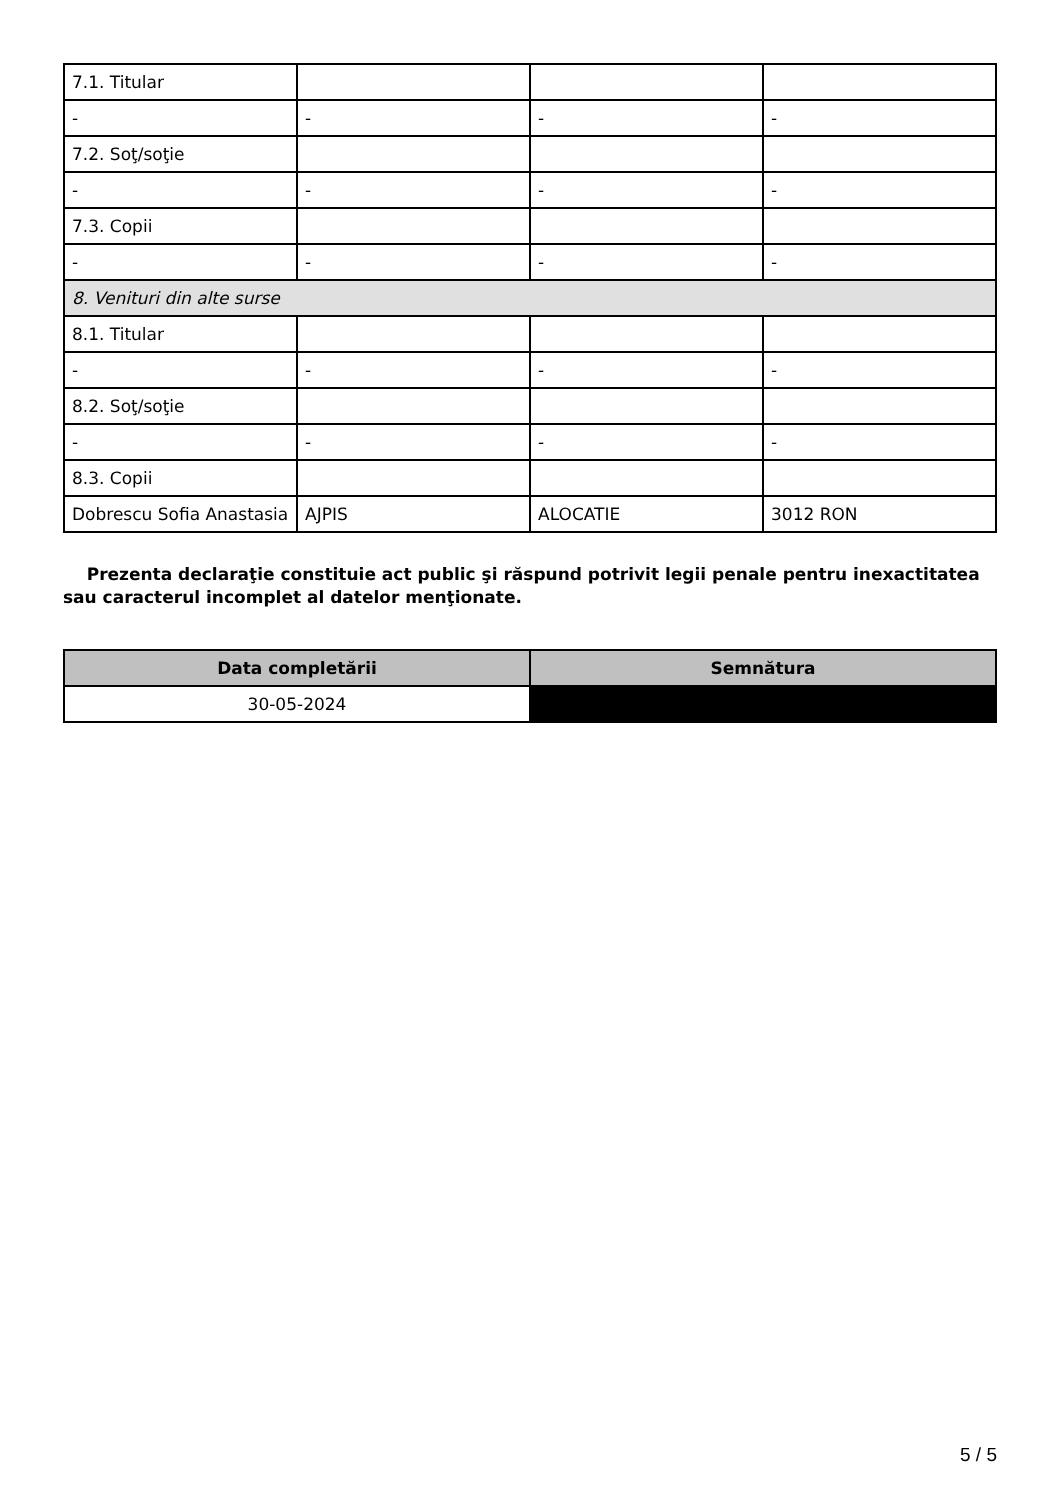| 7.1. Titular | | | |
| - | - | - | - |
| 7.2. Soţ/soţie | | | |
| - | - | - | - |
| 7.3. Copii | | | |
| - | - | - | - |
| 8. Venituri din alte surse | | | |
| 8.1. Titular | | | |
| - | - | - | - |
| 8.2. Soţ/soţie | | | |
| - | - | - | - |
| 8.3. Copii | | | |
| Dobrescu Sofia Anastasia | AJPIS | ALOCATIE | 3012 RON |
Prezenta declaraţie constituie act public şi răspund potrivit legii penale pentru inexactitatea sau caracterul incomplet al datelor menţionate.
| Data completării | Semnătura |
| --- | --- |
| 30-05-2024 | |
5 / 5